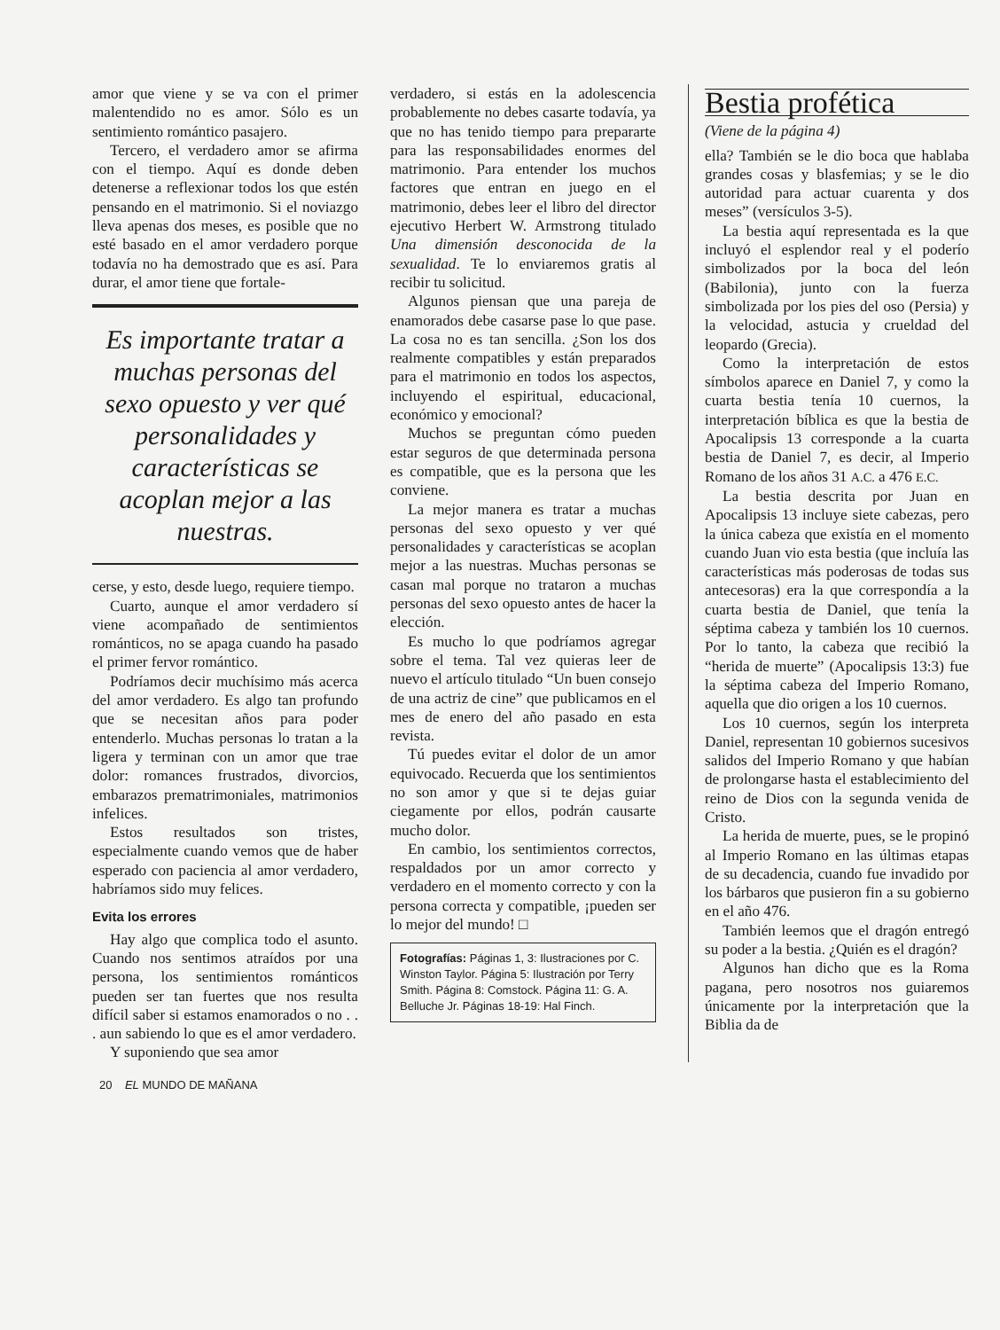amor que viene y se va con el primer malentendido no es amor. Sólo es un sentimiento romántico pasajero.
Tercero, el verdadero amor se afirma con el tiempo. Aquí es donde deben detenerse a reflexionar todos los que estén pensando en el matrimonio. Si el noviazgo lleva apenas dos meses, es posible que no esté basado en el amor verdadero porque todavía no ha demostrado que es así. Para durar, el amor tiene que fortale-
Es importante tratar a muchas personas del sexo opuesto y ver qué personalidades y características se acoplan mejor a las nuestras.
cerse, y esto, desde luego, requiere tiempo.
Cuarto, aunque el amor verdadero sí viene acompañado de sentimientos románticos, no se apaga cuando ha pasado el primer fervor romántico.
Podríamos decir muchísimo más acerca del amor verdadero. Es algo tan profundo que se necesitan años para poder entenderlo. Muchas personas lo tratan a la ligera y terminan con un amor que trae dolor: romances frustrados, divorcios, embarazos prematrimoniales, matrimonios infelices.
Estos resultados son tristes, especialmente cuando vemos que de haber esperado con paciencia al amor verdadero, habríamos sido muy felices.
Evita los errores
Hay algo que complica todo el asunto. Cuando nos sentimos atraídos por una persona, los sentimientos románticos pueden ser tan fuertes que nos resulta difícil saber si estamos enamorados o no . . . aun sabiendo lo que es el amor verdadero.
Y suponiendo que sea amor
verdadero, si estás en la adolescencia probablemente no debes casarte todavía, ya que no has tenido tiempo para prepararte para las responsabilidades enormes del matrimonio. Para entender los muchos factores que entran en juego en el matrimonio, debes leer el libro del director ejecutivo Herbert W. Armstrong titulado Una dimensión desconocida de la sexualidad. Te lo enviaremos gratis al recibir tu solicitud.
Algunos piensan que una pareja de enamorados debe casarse pase lo que pase. La cosa no es tan sencilla. ¿Son los dos realmente compatibles y están preparados para el matrimonio en todos los aspectos, incluyendo el espiritual, educacional, económico y emocional?
Muchos se preguntan cómo pueden estar seguros de que determinada persona es compatible, que es la persona que les conviene.
La mejor manera es tratar a muchas personas del sexo opuesto y ver qué personalidades y características se acoplan mejor a las nuestras. Muchas personas se casan mal porque no trataron a muchas personas del sexo opuesto antes de hacer la elección.
Es mucho lo que podríamos agregar sobre el tema. Tal vez quieras leer de nuevo el artículo titulado “Un buen consejo de una actriz de cine” que publicamos en el mes de enero del año pasado en esta revista.
Tú puedes evitar el dolor de un amor equivocado. Recuerda que los sentimientos no son amor y que si te dejas guiar ciegamente por ellos, podrán causarte mucho dolor.
En cambio, los sentimientos correctos, respaldados por un amor correcto y verdadero en el momento correcto y con la persona correcta y compatible, ¡pueden ser lo mejor del mundo! □
Fotografías: Páginas 1, 3: Ilustraciones por C. Winston Taylor. Página 5: Ilustración por Terry Smith. Página 8: Comstock. Página 11: G. A. Belluche Jr. Páginas 18-19: Hal Finch.
Bestia profética
(Viene de la página 4)
ella? También se le dio boca que hablaba grandes cosas y blasfemias; y se le dio autoridad para actuar cuarenta y dos meses” (versículos 3-5).
La bestia aquí representada es la que incluyó el esplendor real y el poderío simbolizados por la boca del león (Babilonia), junto con la fuerza simbolizada por los pies del oso (Persia) y la velocidad, astucia y crueldad del leopardo (Grecia).
Como la interpretación de estos símbolos aparece en Daniel 7, y como la cuarta bestia tenía 10 cuernos, la interpretación bíblica es que la bestia de Apocalipsis 13 corresponde a la cuarta bestia de Daniel 7, es decir, al Imperio Romano de los años 31 A.C. a 476 E.C.
La bestia descrita por Juan en Apocalipsis 13 incluye siete cabezas, pero la única cabeza que existía en el momento cuando Juan vio esta bestia (que incluía las características más poderosas de todas sus antecesoras) era la que correspondía a la cuarta bestia de Daniel, que tenía la séptima cabeza y también los 10 cuernos. Por lo tanto, la cabeza que recibió la “herida de muerte” (Apocalipsis 13:3) fue la séptima cabeza del Imperio Romano, aquella que dio origen a los 10 cuernos.
Los 10 cuernos, según los interpreta Daniel, representan 10 gobiernos sucesivos salidos del Imperio Romano y que habían de prolongarse hasta el establecimiento del reino de Dios con la segunda venida de Cristo.
La herida de muerte, pues, se le propinó al Imperio Romano en las últimas etapas de su decadencia, cuando fue invadido por los bárbaros que pusieron fin a su gobierno en el año 476.
También leemos que el dragón entregó su poder a la bestia. ¿Quién es el dragón?
Algunos han dicho que es la Roma pagana, pero nosotros nos guiaremos únicamente por la interpretación que la Biblia da de
20 EL MUNDO DE MAÑANA